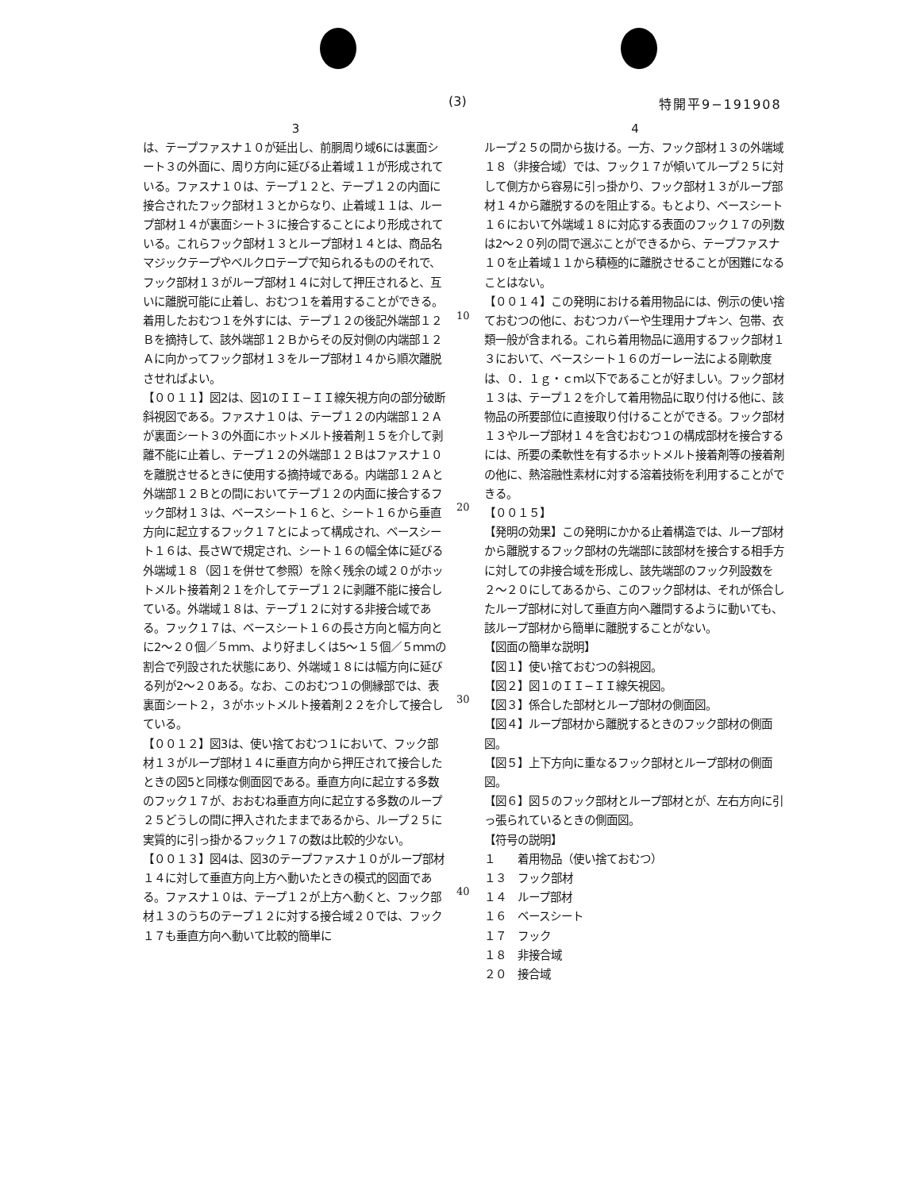(3) 特開平9−191908
3
は、テープファスナ１０が延出し、前胴周り域6には裏面シート３の外面に、周り方向に延びる止着域１１が形成されている。ファスナ１０は、テープ１２と、テープ１２の内面に接合されたフック部材１３とからなり、止着域１１は、ループ部材１４が裏面シート３に接合することにより形成されている。これらフック部材１３とループ部材１４とは、商品名マジックテープやベルクロテープで知られるもののそれで、フック部材１３がループ部材１４に対して押圧されると、互いに離脱可能に止着し、おむつ１を着用することができる。着用したおむつ１を外すには、テープ１２の後記外端部１２Ｂを摘持して、該外端部１２Ｂからその反対側の内端部１２Ａに向かってフック部材１３をループ部材１４から順次離脱させればよい。
【００１１】図2は、図1のＩＩ−ＩＩ線矢視方向の部分破断斜視図である。ファスナ１０は、テープ１２の内端部１２Ａが裏面シート３の外面にホットメルト接着剤１５を介して剥離不能に止着し、テープ１２の外端部１２Ｂはファスナ１０を離脱させるときに使用する摘持域である。内端部１２Ａと外端部１２Ｂとの間においてテープ１２の内面に接合するフック部材１３は、ベースシート１６と、シート１６から垂直方向に起立するフック１７とによって構成され、ベースシート１６は、長さＷで規定され、シート１６の幅全体に延びる外端域１８（図１を併せて参照）を除く残余の域２０がホットメルト接着剤２１を介してテープ１２に剥離不能に接合している。外端域１８は、テープ１２に対する非接合域である。フック１７は、ベースシート１６の長さ方向と幅方向とに2〜２０個／５ｍｍ、より好ましくは5〜１５個／５ｍｍの割合で列設された状態にあり、外端域１８には幅方向に延びる列が2〜２０ある。なお、このおむつ１の側縁部では、表裏面シート２，３がホットメルト接着剤２２を介して接合している。
【００１２】図3は、使い捨ておむつ１において、フック部材１３がループ部材１４に垂直方向から押圧されて接合したときの図5と同様な側面図である。垂直方向に起立する多数のフック１７が、おおむね垂直方向に起立する多数のループ２５どうしの間に押入されたままであるから、ループ２５に実質的に引っ掛かるフック１７の数は比較的少ない。
【００１３】図4は、図3のテープファスナ１０がループ部材１４に対して垂直方向上方へ動いたときの模式的図面である。ファスナ１０は、テープ１２が上方へ動くと、フック部材１３のうちのテープ１２に対する接合域２０では、フック１７も垂直方向へ動いて比較的簡単に
10
20
30
40
4
ループ２５の間から抜ける。一方、フック部材１３の外端域１８（非接合域）では、フック１７が傾いてループ２５に対して側方から容易に引っ掛かり、フック部材１３がループ部材１４から離脱するのを阻止する。もとより、ベースシート１６において外端域１８に対応する表面のフック１７の列数は2〜２０列の間で選ぶことができるから、テープファスナ１０を止着域１１から積極的に離脱させることが困難になることはない。
【００１４】この発明における着用物品には、例示の使い捨ておむつの他に、おむつカバーや生理用ナプキン、包帯、衣類一般が含まれる。これら着用物品に適用するフック部材１３において、ベースシート１６のガーレー法による剛軟度は、０．１ｇ・ｃｍ以下であることが好ましい。フック部材１３は、テープ１２を介して着用物品に取り付ける他に、該物品の所要部位に直接取り付けることができる。フック部材１３やループ部材１４を含むおむつ１の構成部材を接合するには、所要の柔軟性を有するホットメルト接着剤等の接着剤の他に、熱溶融性素材に対する溶着技術を利用することができる。
【００１５】
【発明の効果】この発明にかかる止着構造では、ループ部材から離脱するフック部材の先端部に該部材を接合する相手方に対しての非接合域を形成し、該先端部のフック列設数を２〜２０にしてあるから、このフック部材は、それが係合したループ部材に対して垂直方向へ離間するように動いても、該ループ部材から簡単に離脱することがない。
【図面の簡単な説明】
【図１】使い捨ておむつの斜視図。
【図２】図１のＩＩ−ＩＩ線矢視図。
【図３】係合した部材とループ部材の側面図。
【図４】ループ部材から離脱するときのフック部材の側面図。
【図５】上下方向に重なるフック部材とループ部材の側面図。
【図６】図５のフック部材とループ部材とが、左右方向に引っ張られているときの側面図。
【符号の説明】
１　　着用物品（使い捨ておむつ）
１３　フック部材
１４　ループ部材
１６　ベースシート
１７　フック
１８　非接合域
２０　接合域